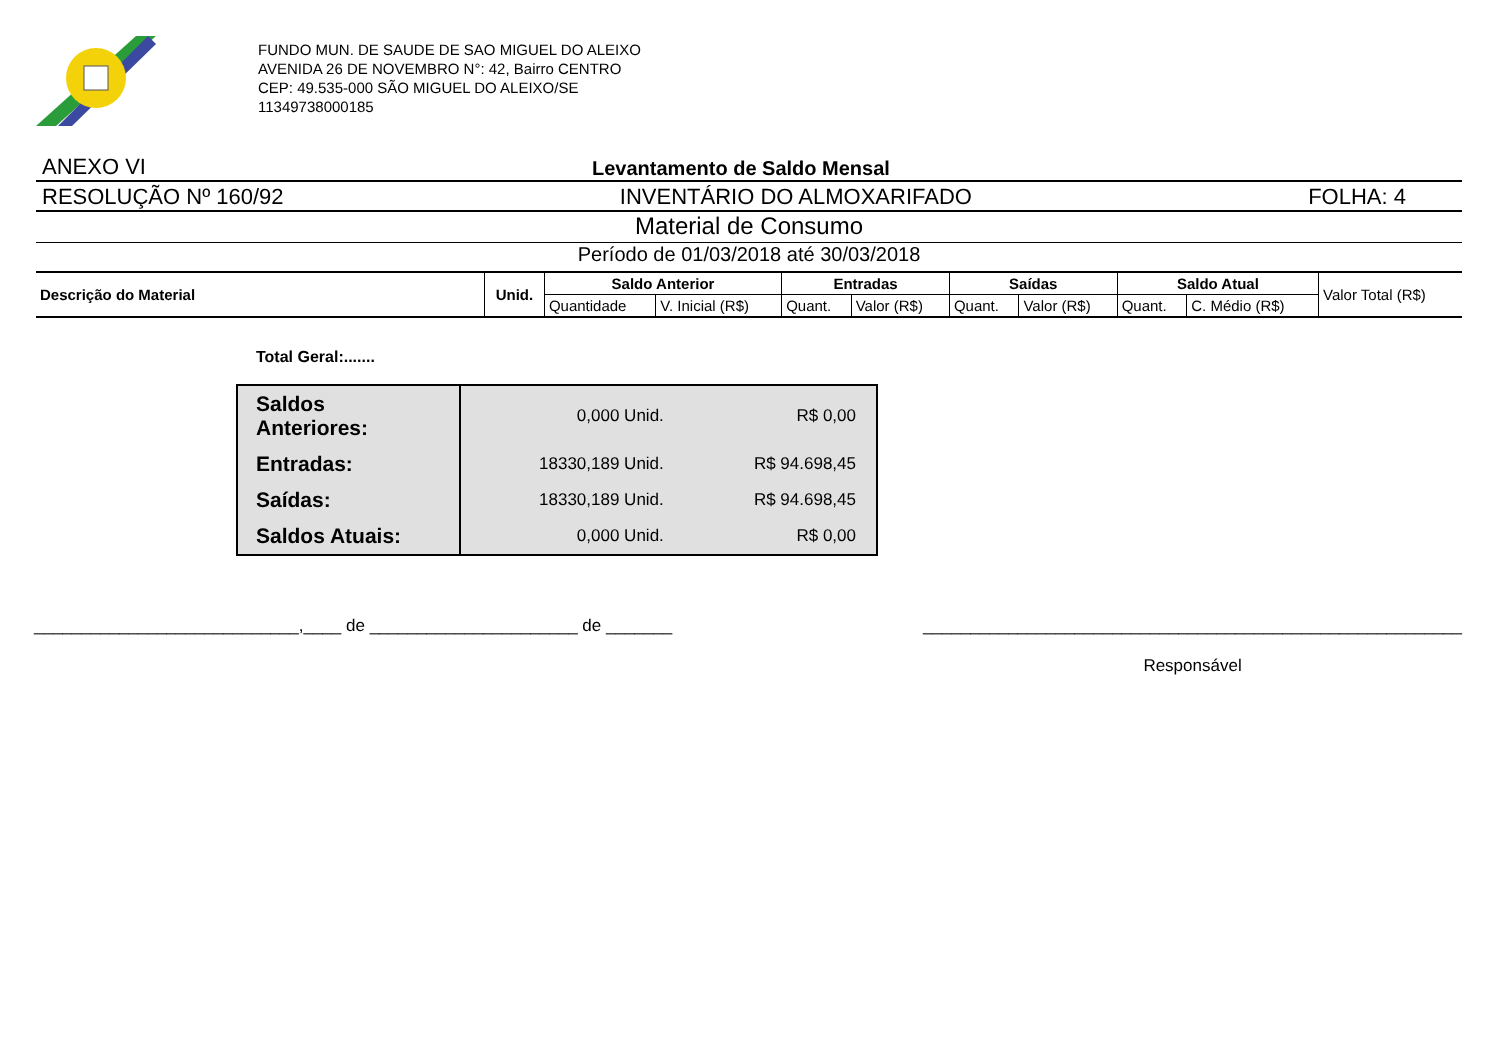FUNDO MUN. DE SAUDE DE SAO MIGUEL DO ALEIXO
AVENIDA 26 DE NOVEMBRO N°: 42, Bairro CENTRO
CEP: 49.535-000 SÃO MIGUEL DO ALEIXO/SE
11349738000185
ANEXO VI Levantamento de Saldo Mensal
RESOLUÇÃO Nº 160/92 INVENTÁRIO DO ALMOXARIFADO FOLHA: 4
Material de Consumo
Período de 01/03/2018 até 30/03/2018
| Descrição do Material | Unid. | Saldo Anterior | | Entradas | | Saídas | | Saldo Atual | | Valor Total (R$) |
| | | Quantidade | V. Inicial (R$) | Quant. | Valor (R$) | Quant. | Valor (R$) | Quant. | C. Médio (R$) | |
Total Geral:.......
| Saldos Anteriores: | 0,000 Unid. | R$ 0,00 |
| Entradas: | 18330,189 Unid. | R$ 94.698,45 |
| Saídas: | 18330,189 Unid. | R$ 94.698,45 |
| Saldos Atuais: | 0,000 Unid. | R$ 0,00 |
____________________________,____ de ______________________ de _______ _________________________________________________________
Responsável